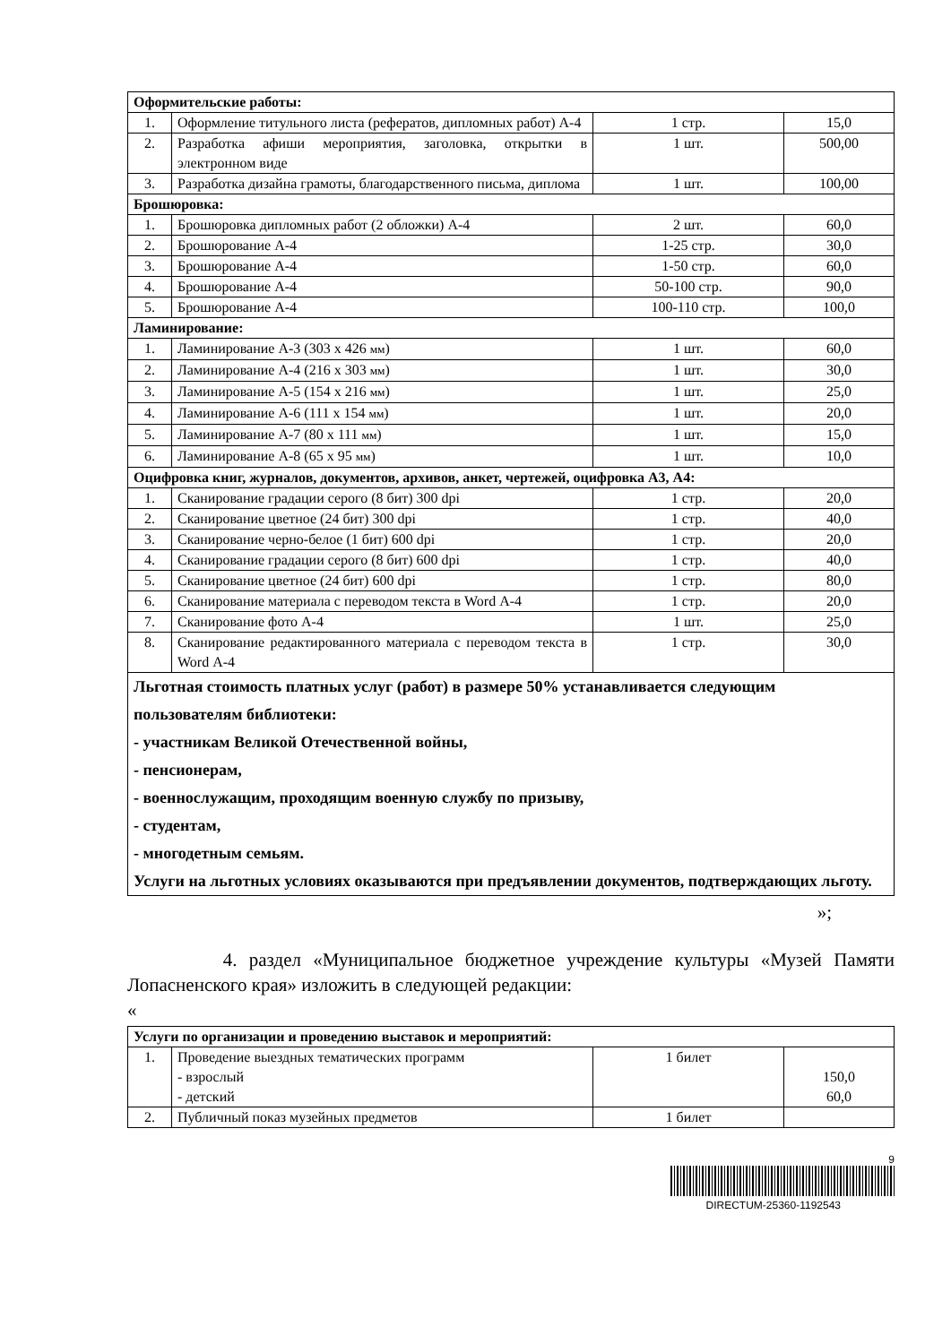| Оформительские работы: | | | |
| 1. | Оформление титульного листа (рефератов, дипломных работ) А-4 | 1 стр. | 15,0 |
| 2. | Разработка афиши мероприятия, заголовка, открытки в электронном виде | 1 шт. | 500,00 |
| 3. | Разработка дизайна грамоты, благодарственного письма, диплома | 1 шт. | 100,00 |
| Брошюровка: | | | |
| 1. | Брошюровка дипломных работ (2 обложки) А-4 | 2 шт. | 60,0 |
| 2. | Брошюрование А-4 | 1-25 стр. | 30,0 |
| 3. | Брошюрование А-4 | 1-50 стр. | 60,0 |
| 4. | Брошюрование А-4 | 50-100 стр. | 90,0 |
| 5. | Брошюрование А-4 | 100-110 стр. | 100,0 |
| Ламинирование: | | | |
| 1. | Ламинирование А-3 (303 х 426 мм ) | 1 шт. | 60,0 |
| 2. | Ламинирование А-4 (216 х 303 мм ) | 1 шт. | 30,0 |
| 3. | Ламинирование А-5 (154 х 216 мм ) | 1 шт. | 25,0 |
| 4. | Ламинирование А-6 (111 х 154 мм ) | 1 шт. | 20,0 |
| 5. | Ламинирование А-7 (80 х 111 мм ) | 1 шт. | 15,0 |
| 6. | Ламинирование А-8 (65 х 95 мм ) | 1 шт. | 10,0 |
| Оцифровка книг, журналов, документов, архивов, анкет, чертежей, оцифровка А3, А4: | | | |
| 1. | Сканирование градации серого (8 бит) 300 dpi | 1 стр. | 20,0 |
| 2. | Сканирование цветное (24 бит) 300 dpi | 1 стр. | 40,0 |
| 3. | Сканирование черно-белое (1 бит) 600 dpi | 1 стр. | 20,0 |
| 4. | Сканирование градации серого (8 бит) 600 dpi | 1 стр. | 40,0 |
| 5. | Сканирование цветное (24 бит) 600 dpi | 1 стр. | 80,0 |
| 6. | Сканирование материала с переводом текста в Word А-4 | 1 стр. | 20,0 |
| 7. | Сканирование фото А-4 | 1 шт. | 25,0 |
| 8. | Сканирование редактированного материала с переводом текста в Word А-4 | 1 стр. | 30,0 |
| Льготная стоимость платных услуг (работ) в размере 50% устанавливается следующим пользователям библиотеки: - участникам Великой Отечественной войны, - пенсионерам, - военнослужащим, проходящим военную службу по призыву, - студентам, - многодетным семьям. Услуги на льготных условиях оказываются при предъявлении документов, подтверждающих льготу. | | | |
»;
4. раздел «Муниципальное бюджетное учреждение культуры «Музей Памяти Лопасненского края» изложить в следующей редакции:
«
| Услуги по организации и проведению выставок и мероприятий: | | | |
| 1. | Проведение выездных тематических программ - взрослый - детский | 1 билет | 150,0 60,0 |
| 2. | Публичный показ музейных предметов | 1 билет | |
9
DIRECTUM-25360-1192543